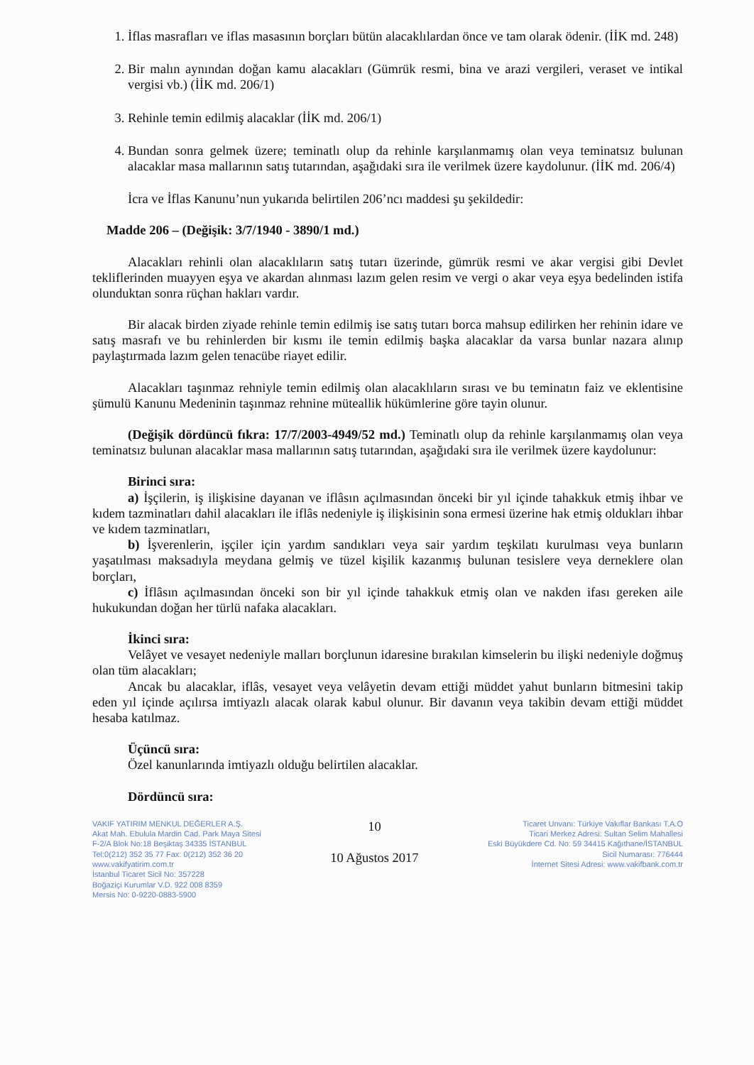1. İflas masrafları ve iflas masasının borçları bütün alacaklılardan önce ve tam olarak ödenir. (İİK md. 248)
2. Bir malın aynından doğan kamu alacakları (Gümrük resmi, bina ve arazi vergileri, veraset ve intikal vergisi vb.) (İİK md. 206/1)
3. Rehinle temin edilmiş alacaklar (İİK md. 206/1)
4. Bundan sonra gelmek üzere; teminatlı olup da rehinle karşılanmamış olan veya teminatsız bulunan alacaklar masa mallarının satış tutarından, aşağıdaki sıra ile verilmek üzere kaydolunur. (İİK md. 206/4)
İcra ve İflas Kanunu’nun yukarıda belirtilen 206’ncı maddesi şu şekildedir:
Madde 206 – (Değişik: 3/7/1940 - 3890/1 md.)
Alacakları rehinli olan alacaklıların satış tutarı üzerinde, gümrük resmi ve akar vergisi gibi Devlet tekliflerinden muayyen eşya ve akardan alınması lazım gelen resim ve vergi o akar veya eşya bedelinden istifa olunduktan sonra rüçhan hakları vardır.
Bir alacak birden ziyade rehinle temin edilmiş ise satış tutarı borca mahsup edilirken her rehinin idare ve satış masrafı ve bu rehinlerden bir kısmı ile temin edilmiş başka alacaklar da varsa bunlar nazara alınıp paylaştırmada lazım gelen tenacübe riayet edilir.
Alacakları taşınmaz rehniyle temin edilmiş olan alacaklıların sırası ve bu teminatın faiz ve eklentisine şümulü Kanunu Medeninin taşınmaz rehnine müteallik hükümlerine göre tayin olunur.
(Değişik dördüncü fıkra: 17/7/2003-4949/52 md.) Teminatlı olup da rehinle karşılanmamış olan veya teminatsız bulunan alacaklar masa mallarının satış tutarından, aşağıdaki sıra ile verilmek üzere kaydolunur:
Birinci sıra:
a) İşçilerin, iş ilişkisine dayanan ve iflâsın açılmasından önceki bir yıl içinde tahakkuk etmiş ihbar ve kıdem tazminatları dahil alacakları ile iflâs nedeniyle iş ilişkisinin sona ermesi üzerine hak etmiş oldukları ihbar ve kıdem tazminatları,
b) İşverenlerin, işçiler için yardım sandıkları veya sair yardım teşkilatı kurulması veya bunların yaşatılması maksadıyla meydana gelmiş ve tüzel kişilik kazanmış bulunan tesislere veya derneklere olan borçları,
c) İflâsın açılmasından önceki son bir yıl içinde tahakkuk etmiş olan ve nakden ifası gereken aile hukukundan doğan her türlü nafaka alacakları.
İkinci sıra:
Velâyet ve vesayet nedeniyle malları borçlunun idaresine bırakılan kimselerin bu ilişki nedeniyle doğmuş olan tüm alacakları;
Ancak bu alacaklar, iflâs, vesayet veya velâyetin devam ettiği müddet yahut bunların bitmesini takip eden yıl içinde açılırsa imtiyazlı alacak olarak kabul olunur. Bir davanın veya takibin devam ettiği müddet hesaba katılmaz.
Üçüncü sıra:
Özel kanunlarında imtiyazlı olduğu belirtilen alacaklar.
Dördüncü sıra:
VAKIF YATIRIM MENKUL DEĞERLER A.Ş.
Akat Mah. Ebulula Mardin Cad. Park Maya Sitesi
F-2/A Blok No:18 Beşiktaş 34335 İSTANBUL
Tel:0(212) 352 35 77 Fax: 0(212) 352 36 20
www.vakifyatirim.com.tr
İstanbul Ticaret Sicil No: 357228
Boğaziçi Kurumlar V.D. 922 008 8359
Mersis No: 0-9220-0883-5900
10
10 Ağustos 2017
Ticaret Unvanı: Türkiye Vakıflar Bankası T.A.O
Ticari Merkez Adresi: Sultan Selim Mahallesi
Eski Büyükdere Cd. No: 59 34415 Kağıthane/İSTANBUL
Sicil Numarası: 776444
İnternet Sitesi Adresi: www.vakifbank.com.tr